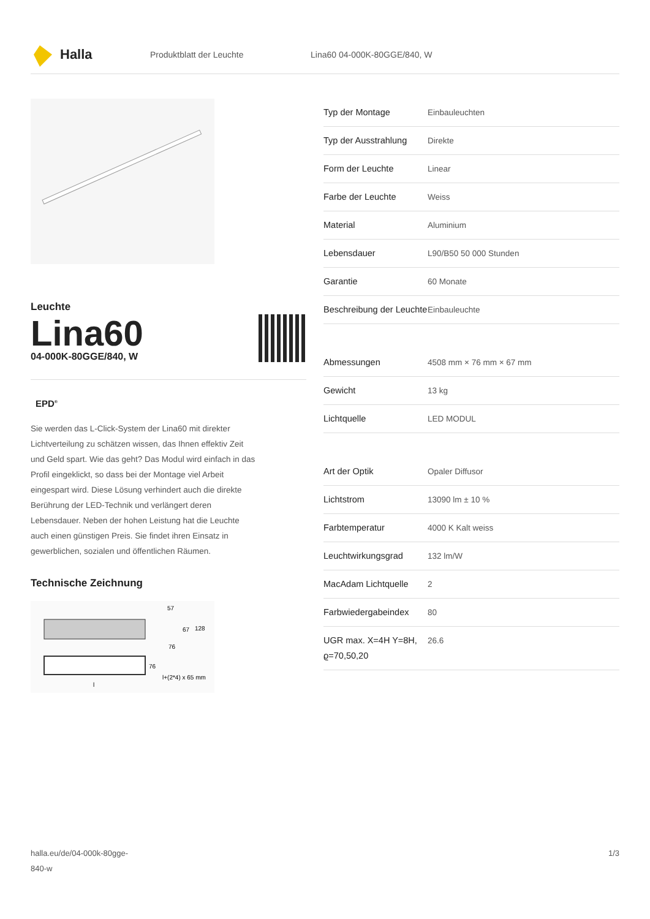Halla
Produktblatt der Leuchte Lina60 04-000K-80GGE/840, W
Leuchte
Lina60
04-000K-80GGE/840, W
EPD<sup>®</sup>
Sie werden das L-Click-System der Lina60 mit direkter Lichtverteilung zu schätzen wissen, das Ihnen effektiv Zeit und Geld spart. Wie das geht? Das Modul wird einfach in das Profil eingeklickt, so dass bei der Montage viel Arbeit eingespart wird. Diese Lösung verhindert auch die direkte Berührung der LED-Technik und verlängert deren Lebensdauer. Neben der hohen Leistung hat die Leuchte auch einen günstigen Preis. Sie findet ihren Einsatz in gewerblichen, sozialen und öffentlichen Räumen.
Technische Zeichnung
57
67
128
76
76
l+(2*4) x 65 mm
l
| Typ der Montage | Einbauleuchten |
| Typ der Ausstrahlung | Direkte |
| Form der Leuchte | Linear |
| Farbe der Leuchte | Weiss |
| Material | Aluminium |
| Lebensdauer | L90/B50 50 000 Stunden |
| Garantie | 60 Monate |
| Beschreibung der Leuchte | Einbauleuchte |
| Abmessungen | 4508 mm × 76 mm × 67 mm |
| Gewicht | 13 kg |
| Lichtquelle | LED MODUL |
| Art der Optik | Opaler Diffusor |
| Lichtstrom | 13090 lm ± 10 % |
| Farbtemperatur | 4000 K Kalt weiss |
| Leuchtwirkungsgrad | 132 lm/W |
| MacAdam Lichtquelle | 2 |
| Farbwiedergabeindex | 80 |
| UGR max. X=4H Y=8H, ϱ=70,50,20 | 26.6 |
halla.eu/de/04-000k-80gge-
840-w 1/3